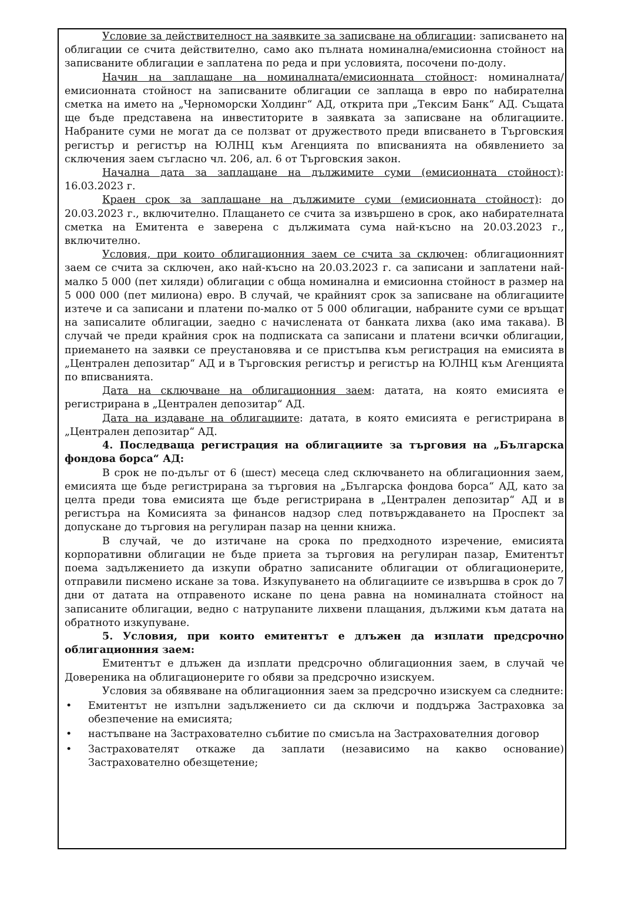Условие за действителност на заявките за записване на облигации: записването на облигации се счита действително, само ако пълната номинална/емисионна стойност на записваните облигации е заплатена по реда и при условията, посочени по-долу.
Начин на заплащане на номиналната/емисионната стойност: номиналната/ емисионната стойност на записваните облигации се заплаща в евро по набирателна сметка на името на „Черноморски Холдинг“ АД, открита при „Тексим Банк“ АД. Същата ще бъде представена на инвеститорите в заявката за записване на облигациите. Набраните суми не могат да се ползват от дружеството преди вписването в Търговския регистър и регистър на ЮЛНЦ към Агенцията по вписванията на обявлението за сключения заем съгласно чл. 206, ал. 6 от Търговския закон.
Начална дата за заплащане на дължимите суми (емисионната стойност): 16.03.2023 г.
Краен срок за заплащане на дължимите суми (емисионната стойност): до 20.03.2023 г., включително. Плащането се счита за извършено в срок, ако набирателната сметка на Емитента е заверена с дължимата сума най-късно на 20.03.2023 г., включително.
Условия, при които облигационния заем се счита за сключен: облигационният заем се счита за сключен, ако най-късно на 20.03.2023 г. са записани и заплатени най-малко 5 000 (пет хиляди) облигации с обща номинална и емисионна стойност в размер на 5 000 000 (пет милиона) евро. В случай, че крайният срок за записване на облигациите изтече и са записани и платени по-малко от 5 000 облигации, набраните суми се връщат на записалите облигации, заедно с начислената от банката лихва (ако има такава). В случай че преди крайния срок на подписката са записани и платени всички облигации, приемането на заявки се преустановява и се пристъпва към регистрация на емисията в „Централен депозитар“ АД и в Търговския регистър и регистър на ЮЛНЦ към Агенцията по вписванията.
Дата на сключване на облигационния заем: датата, на която емисията е регистрирана в „Централен депозитар“ АД.
Дата на издаване на облигациите: датата, в която емисията е регистрирана в „Централен депозитар“ АД.
4. Последваща регистрация на облигациите за търговия на „Българска фондова борса“ АД:
В срок не по-дълъг от 6 (шест) месеца след сключването на облигационния заем, емисията ще бъде регистрирана за търговия на „Българска фондова борса“ АД, като за целта преди това емисията ще бъде регистрирана в „Централен депозитар“ АД и в регистъра на Комисията за финансов надзор след потвърждаването на Проспект за допускане до търговия на регулиран пазар на ценни книжа.
В случай, че до изтичане на срока по предходното изречение, емисията корпоративни облигации не бъде приета за търговия на регулиран пазар, Емитентът поема задължението да изкупи обратно записаните облигации от облигационерите, отправили писмено искане за това. Изкупуването на облигациите се извършва в срок до 7 дни от датата на отправеното искане по цена равна на номиналната стойност на записаните облигации, ведно с натрупаните лихвени плащания, дължими към датата на обратното изкупуване.
5. Условия, при които емитентът е длъжен да изплати предсрочно облигационния заем:
Емитентът е длъжен да изплати предсрочно облигационния заем, в случай че Довереника на облигационерите го обяви за предсрочно изискуем.
Условия за обявяване на облигационния заем за предсрочно изискуем са следните:
• Емитентът не изпълни задължението си да сключи и поддържа Застраховка за обезпечение на емисията;
• настъпване на Застрахователно събитие по смисъла на Застрахователния договор
• Застрахователят откаже да заплати (независимо на какво основание) Застрахователно обезщетение;